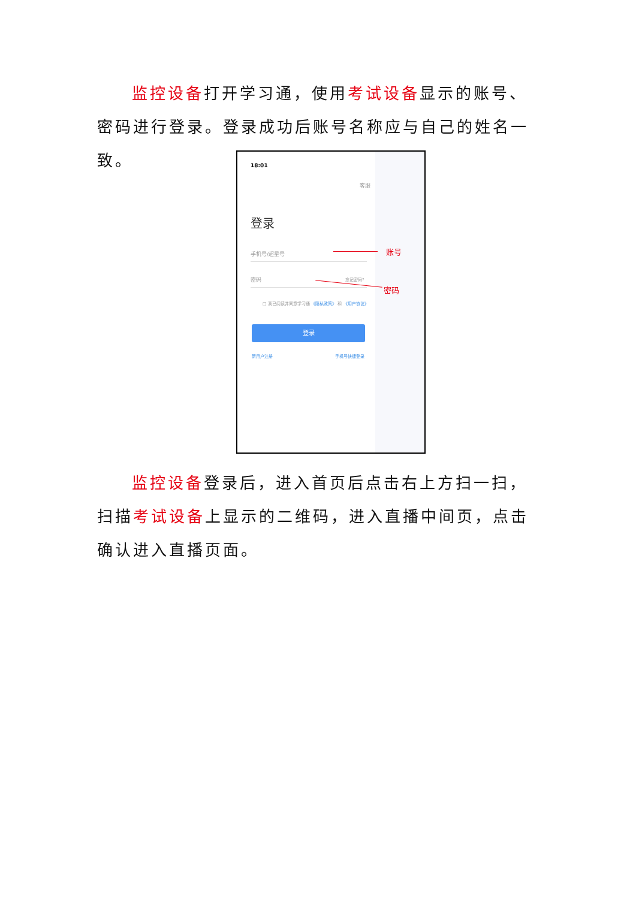监控设备打开学习通，使用考试设备显示的账号、密码进行登录。登录成功后账号名称应与自己的姓名一致。
18:01
客服
登录
手机号/超星号
密码 忘记密码?
□ 我已阅读并同意学习通 《隐私政策》 和 《用户协议》
登录
新用户注册 手机号快捷登录
账号
密码
监控设备登录后，进入首页后点击右上方扫一扫，扫描考试设备上显示的二维码，进入直播中间页，点击确认进入直播页面。